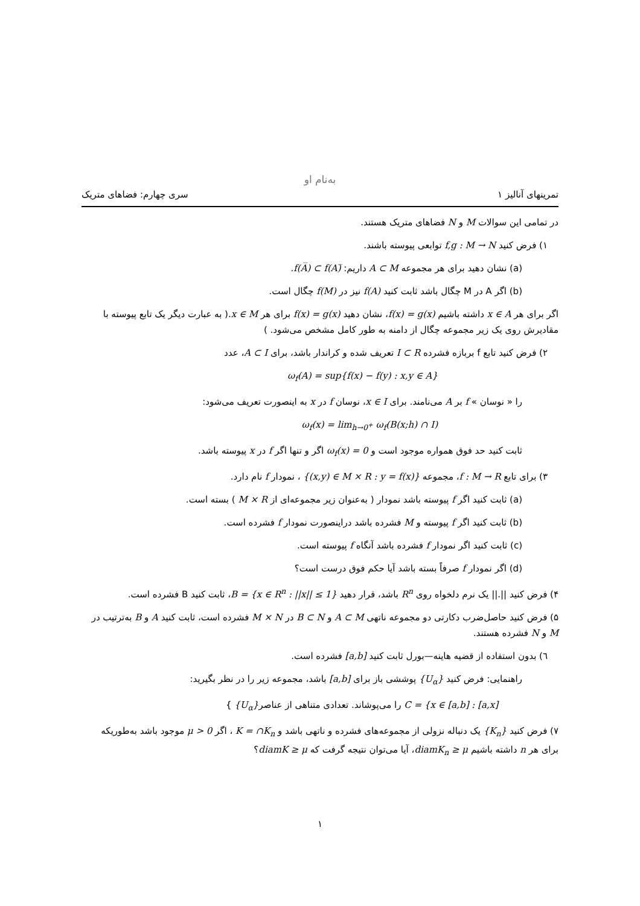به‌نام او
تمرینهای آنالیز ۱ سری چهارم: فضاهای متریک
در تمامی این سوالات M و N فضاهای متریک هستند.
۱) فرض کنید f,g : M → N توابعی پیوسته باشند.
(a) نشان دهید برای هر مجموعه A ⊂ M داریم: f(A̅) ⊂ f(A)̅.
(b) اگر A در M چگال باشد ثابت کنید f(A) نیز در f(M) چگال است.
اگر برای هر x ∈ A داشته باشیم f(x) = g(x)، نشان دهید f(x) = g(x) برای هر x ∈ M.( به عبارت دیگر یک تابع پیوسته با مقادیرش روی یک زیر مجموعه چگال از دامنه به طور کامل مشخص می‌شود. )
۲) فرض کنید تابع f بربازه فشرده I ⊂ R تعریف شده و کراندار باشد، برای A ⊂ I، عدد
ω<sub>f</sub>(A) = sup{f(x) − f(y) : x,y ∈ A}
را « نوسان » f بر A می‌نامند. برای x ∈ I، نوسان f در x به اینصورت تعریف می‌شود:
ω<sub>f</sub>(x) = lim<sub>h→0<sup>+</sup></sub> ω<sub>f</sub>(B(x;h) ∩ I)
ثابت کنید حد فوق همواره موجود است و ω<sub>f</sub>(x) = 0 اگر و تنها اگر f در x پیوسته باشد.
۳) برای تابع f : M → R، مجموعه {(x,y) ∈ M × R : y = f(x)} ، نمودار f نام دارد.
(a) ثابت کنید اگر f پیوسته باشد نمودار ( به‌عنوان زیر مجموعه‌ای از M × R ) بسته است.
(b) ثابت کنید اگر f پیوسته و M فشرده باشد دراینصورت نمودار f فشرده است.
(c) ثابت کنید اگر نمودار f فشرده باشد آنگاه f پیوسته است.
(d) اگر نمودار f صرفاً بسته باشد آیا حکم فوق درست است؟
۴) فرض کنید ||.|| یک نرم دلخواه روی R<sup>n</sup> باشد، قرار دهید B = {x ∈ R<sup>n</sup> : ||x|| ≤ 1}، ثابت کنید B فشرده است.
۵) فرض کنید حاصل‌ضرب دکارتی دو مجموعه ناتهی A ⊂ M و B ⊂ N در M × N فشرده است، ثابت کنید A و B به‌ترتیب در M و N فشرده هستند.
٦) بدون استفاده از قضیه هاینه—بورل ثابت کنید [a,b] فشرده است.
راهنمایی: فرض کنید {U<sub>α</sub>} پوششی باز برای [a,b] باشد، مجموعه زیر را در نظر بگیرید:
C = {x ∈ [a,b] : [a,x] را می‌پوشاند. تعدادی متناهی از عناصر{U<sub>α</sub>} }
۷) فرض کنید {K<sub>n</sub>} یک دنباله نزولی از مجموعه‌های فشرده و ناتهی باشد و K = ∩K<sub>n</sub> ، اگر μ > 0 موجود باشد به‌طوریکه برای هر n داشته باشیم diamK<sub>n</sub> ≥ μ، آیا می‌توان نتیجه گرفت که diamK ≥ μ؟
۱